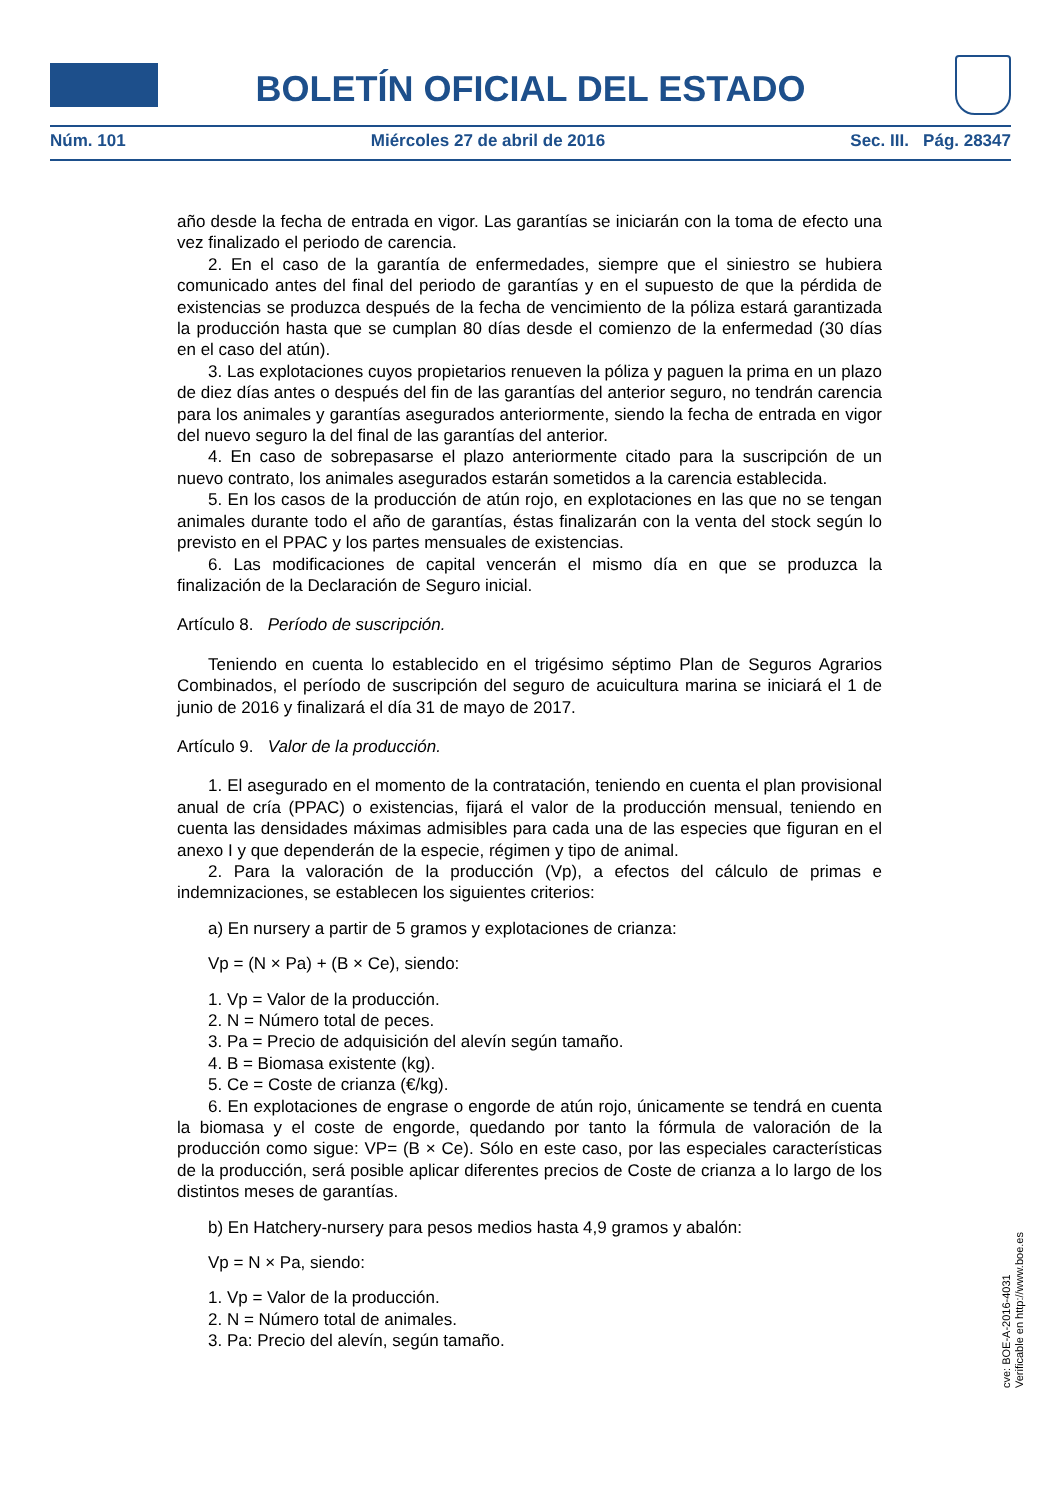BOLETÍN OFICIAL DEL ESTADO
Núm. 101 Miércoles 27 de abril de 2016 Sec. III. Pág. 28347
año desde la fecha de entrada en vigor. Las garantías se iniciarán con la toma de efecto una vez finalizado el periodo de carencia.
2. En el caso de la garantía de enfermedades, siempre que el siniestro se hubiera comunicado antes del final del periodo de garantías y en el supuesto de que la pérdida de existencias se produzca después de la fecha de vencimiento de la póliza estará garantizada la producción hasta que se cumplan 80 días desde el comienzo de la enfermedad (30 días en el caso del atún).
3. Las explotaciones cuyos propietarios renueven la póliza y paguen la prima en un plazo de diez días antes o después del fin de las garantías del anterior seguro, no tendrán carencia para los animales y garantías asegurados anteriormente, siendo la fecha de entrada en vigor del nuevo seguro la del final de las garantías del anterior.
4. En caso de sobrepasarse el plazo anteriormente citado para la suscripción de un nuevo contrato, los animales asegurados estarán sometidos a la carencia establecida.
5. En los casos de la producción de atún rojo, en explotaciones en las que no se tengan animales durante todo el año de garantías, éstas finalizarán con la venta del stock según lo previsto en el PPAC y los partes mensuales de existencias.
6. Las modificaciones de capital vencerán el mismo día en que se produzca la finalización de la Declaración de Seguro inicial.
Artículo 8. Período de suscripción.
Teniendo en cuenta lo establecido en el trigésimo séptimo Plan de Seguros Agrarios Combinados, el período de suscripción del seguro de acuicultura marina se iniciará el 1 de junio de 2016 y finalizará el día 31 de mayo de 2017.
Artículo 9. Valor de la producción.
1. El asegurado en el momento de la contratación, teniendo en cuenta el plan provisional anual de cría (PPAC) o existencias, fijará el valor de la producción mensual, teniendo en cuenta las densidades máximas admisibles para cada una de las especies que figuran en el anexo I y que dependerán de la especie, régimen y tipo de animal.
2. Para la valoración de la producción (Vp), a efectos del cálculo de primas e indemnizaciones, se establecen los siguientes criterios:
a) En nursery a partir de 5 gramos y explotaciones de crianza:
Vp = (N × Pa) + (B × Ce), siendo:
1. Vp = Valor de la producción.
2. N = Número total de peces.
3. Pa = Precio de adquisición del alevín según tamaño.
4. B = Biomasa existente (kg).
5. Ce = Coste de crianza (€/kg).
6. En explotaciones de engrase o engorde de atún rojo, únicamente se tendrá en cuenta la biomasa y el coste de engorde, quedando por tanto la fórmula de valoración de la producción como sigue: VP= (B × Ce). Sólo en este caso, por las especiales características de la producción, será posible aplicar diferentes precios de Coste de crianza a lo largo de los distintos meses de garantías.
b) En Hatchery-nursery para pesos medios hasta 4,9 gramos y abalón:
Vp = N × Pa, siendo:
1. Vp = Valor de la producción.
2. N = Número total de animales.
3. Pa: Precio del alevín, según tamaño.
cve: BOE-A-2016-4031
Verificable en http://www.boe.es